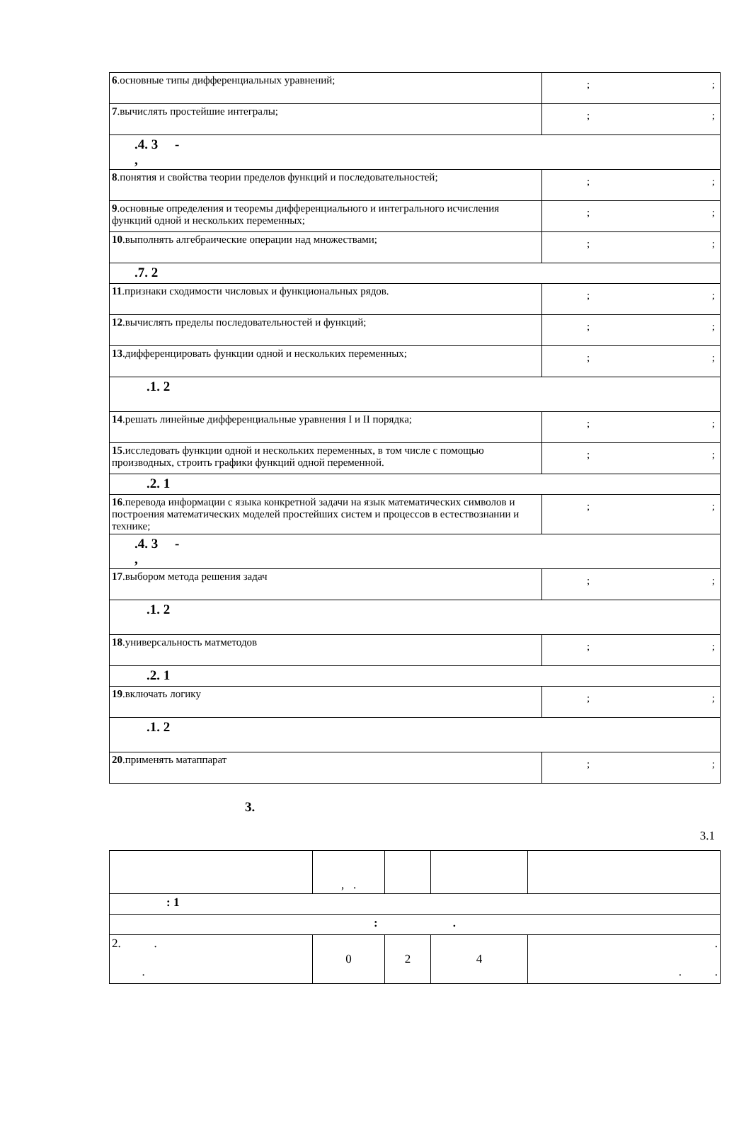| 6 .основные типы дифференциальных уравнений; | ; ; |
| 7 .вычислять простейшие интегралы; | ; ; |
| .4. 3 - , | |
| 8 .понятия и свойства теории пределов функций и последовательностей; | ; ; |
| 9 .основные определения и теоремы дифференциального и интегрального исчисления функций одной и нескольких переменных; | ; ; |
| 10 .выполнять алгебраические операции над множествами; | ; ; |
| .7. 2 | |
| 11 .признаки сходимости числовых и функциональных рядов. | ; ; |
| 12 .вычислять пределы последовательностей и функций; | ; ; |
| 13 .дифференцировать функции одной и нескольких переменных; | ; ; |
| .1. 2 | |
| 14 .решать линейные дифференциальные уравнения I и II порядка; | ; ; |
| 15 .исследовать функции одной и нескольких переменных, в том числе с помощью производных, строить графики функций одной переменной. | ; ; |
| .2. 1 | |
| 16 .перевода информации с языка конкретной задачи на язык математических символов и построения математических моделей простейших систем и процессов в естествознании и технике; | ; ; |
| .4. 3 - , | |
| 17 .выбором метода решения задач | ; ; |
| .1. 2 | |
| 18 .универсальность матметодов | ; ; |
| .2. 1 | |
| 19 .включать логику | ; ; |
| .1. 2 | |
| 20 .применять матаппарат | ; ; |
3.
3.1
| | , . | | | |
| : 1 | | | | |
| : . | | | | |
| 2. . . | 0 | 2 | 4 | . . . |